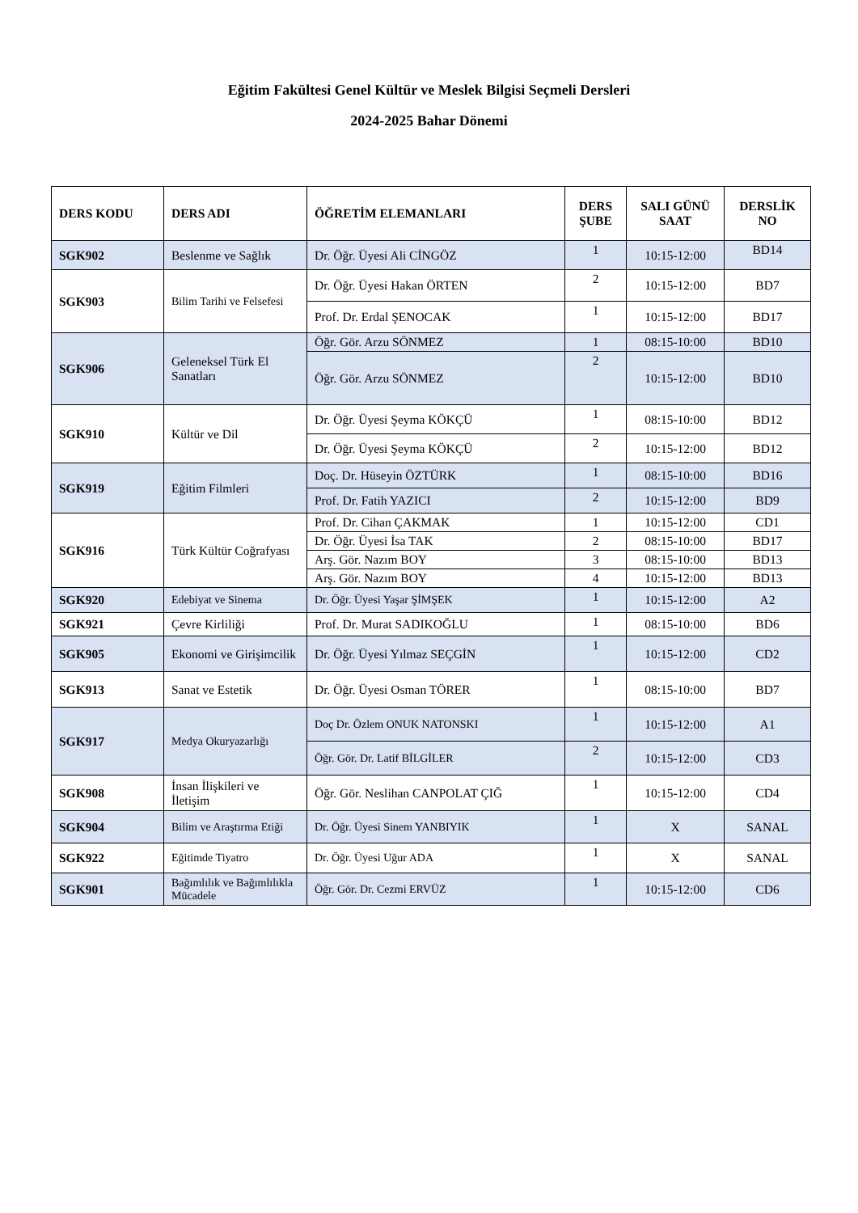Eğitim Fakültesi Genel Kültür ve Meslek Bilgisi Seçmeli Dersleri
2024-2025 Bahar Dönemi
| DERS KODU | DERS ADI | ÖĞRETİM ELEMANLARI | DERS ŞUBE | SALI GÜNÜ SAAT | DERSLİK NO |
| --- | --- | --- | --- | --- | --- |
| SGK902 | Beslenme ve Sağlık | Dr. Öğr. Üyesi Ali CİNGÖZ | 1 | 10:15-12:00 | BD14 |
| SGK903 | Bilim Tarihi ve Felsefesi | Dr. Öğr. Üyesi Hakan ÖRTEN | 2 | 10:15-12:00 | BD7 |
| | | Prof. Dr. Erdal ŞENOCAK | 1 | 10:15-12:00 | BD17 |
| SGK906 | Geleneksel Türk El Sanatları | Öğr. Gör. Arzu SÖNMEZ | 1 | 08:15-10:00 | BD10 |
| | | Öğr. Gör. Arzu SÖNMEZ | 2 | 10:15-12:00 | BD10 |
| SGK910 | Kültür ve Dil | Dr. Öğr. Üyesi Şeyma KÖKÇÜ | 1 | 08:15-10:00 | BD12 |
| | | Dr. Öğr. Üyesi Şeyma KÖKÇÜ | 2 | 10:15-12:00 | BD12 |
| SGK919 | Eğitim Filmleri | Doç. Dr. Hüseyin ÖZTÜRK | 1 | 08:15-10:00 | BD16 |
| | | Prof. Dr. Fatih YAZICI | 2 | 10:15-12:00 | BD9 |
| SGK916 | Türk Kültür Coğrafyası | Prof. Dr. Cihan ÇAKMAK | 1 | 10:15-12:00 | CD1 |
| | | Dr. Öğr. Üyesi İsa TAK | 2 | 08:15-10:00 | BD17 |
| | | Arş. Gör. Nazım BOY | 3 | 08:15-10:00 | BD13 |
| | | Arş. Gör. Nazım BOY | 4 | 10:15-12:00 | BD13 |
| SGK920 | Edebiyat ve Sinema | Dr. Öğr. Üyesi Yaşar ŞİMŞEK | 1 | 10:15-12:00 | A2 |
| SGK921 | Çevre Kirliliği | Prof. Dr. Murat SADIKOĞLU | 1 | 08:15-10:00 | BD6 |
| SGK905 | Ekonomi ve Girişimcilik | Dr. Öğr. Üyesi Yılmaz SEÇGİN | 1 | 10:15-12:00 | CD2 |
| SGK913 | Sanat ve Estetik | Dr. Öğr. Üyesi Osman TÖRER | 1 | 08:15-10:00 | BD7 |
| SGK917 | Medya Okuryazarlığı | Doç Dr. Özlem ONUK NATONSKI | 1 | 10:15-12:00 | A1 |
| | | Öğr. Gör. Dr. Latif BİLGİLER | 2 | 10:15-12:00 | CD3 |
| SGK908 | İnsan İlişkileri ve İletişim | Öğr. Gör. Neslihan CANPOLAT ÇIĞ | 1 | 10:15-12:00 | CD4 |
| SGK904 | Bilim ve Araştırma Etiği | Dr. Öğr. Üyesi Sinem YANBIYIK | 1 | X | SANAL |
| SGK922 | Eğitimde Tiyatro | Dr. Öğr. Üyesi Uğur ADA | 1 | X | SANAL |
| SGK901 | Bağımlılık ve Bağımlılıkla Mücadele | Öğr. Gör. Dr. Cezmi ERVÜZ | 1 | 10:15-12:00 | CD6 |